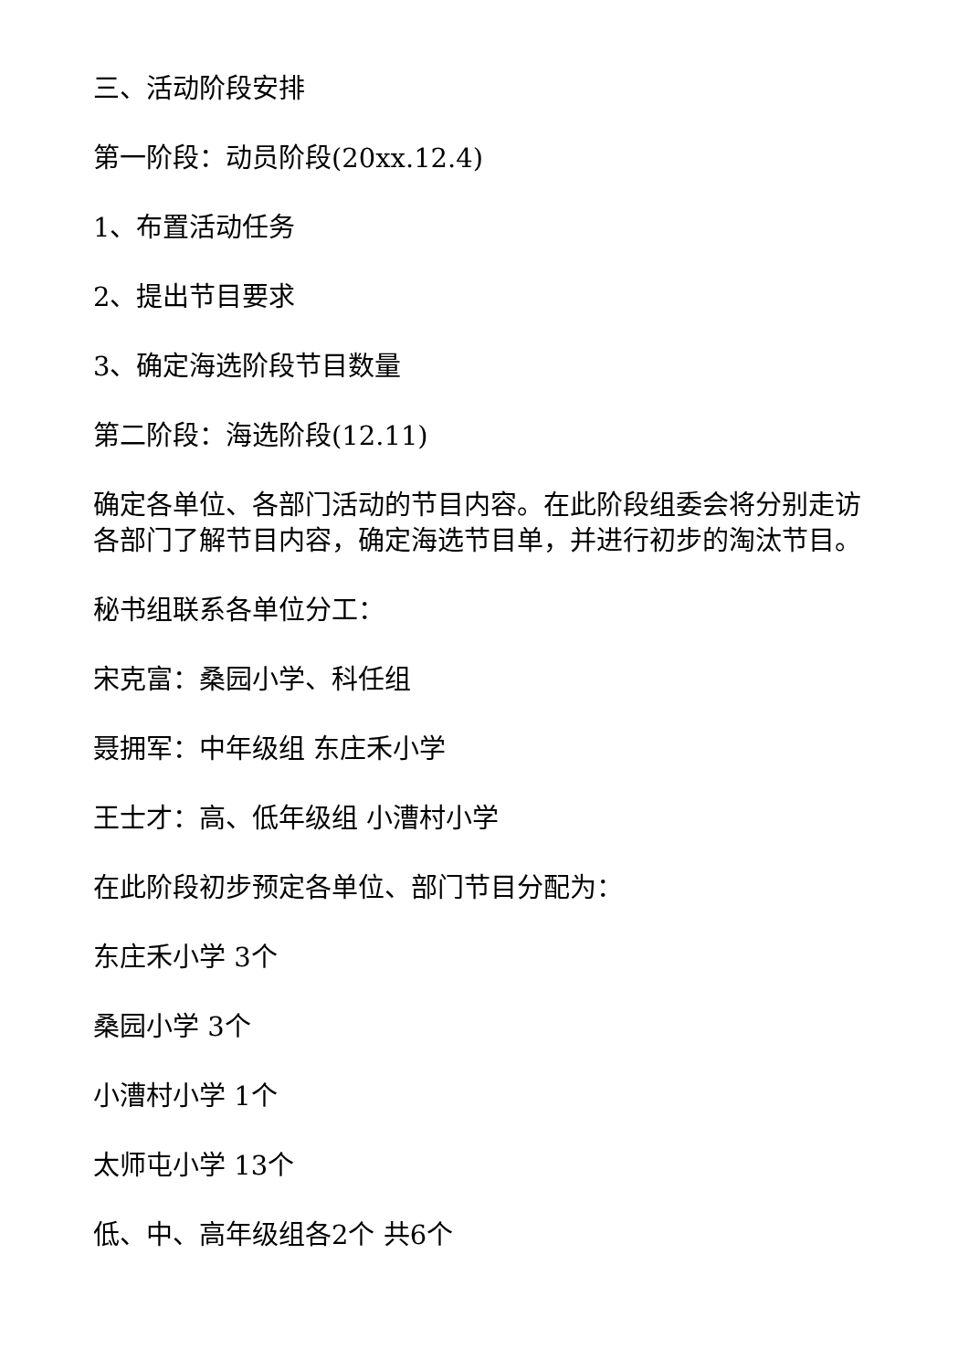三、活动阶段安排
第一阶段：动员阶段(20xx.12.4)
1、布置活动任务
2、提出节目要求
3、确定海选阶段节目数量
第二阶段：海选阶段(12.11)
确定各单位、各部门活动的节目内容。在此阶段组委会将分别走访各部门了解节目内容，确定海选节目单，并进行初步的淘汰节目。
秘书组联系各单位分工：
宋克富：桑园小学、科任组
聂拥军：中年级组 东庄禾小学
王士才：高、低年级组 小漕村小学
在此阶段初步预定各单位、部门节目分配为：
东庄禾小学 3个
桑园小学 3个
小漕村小学 1个
太师屯小学 13个
低、中、高年级组各2个 共6个